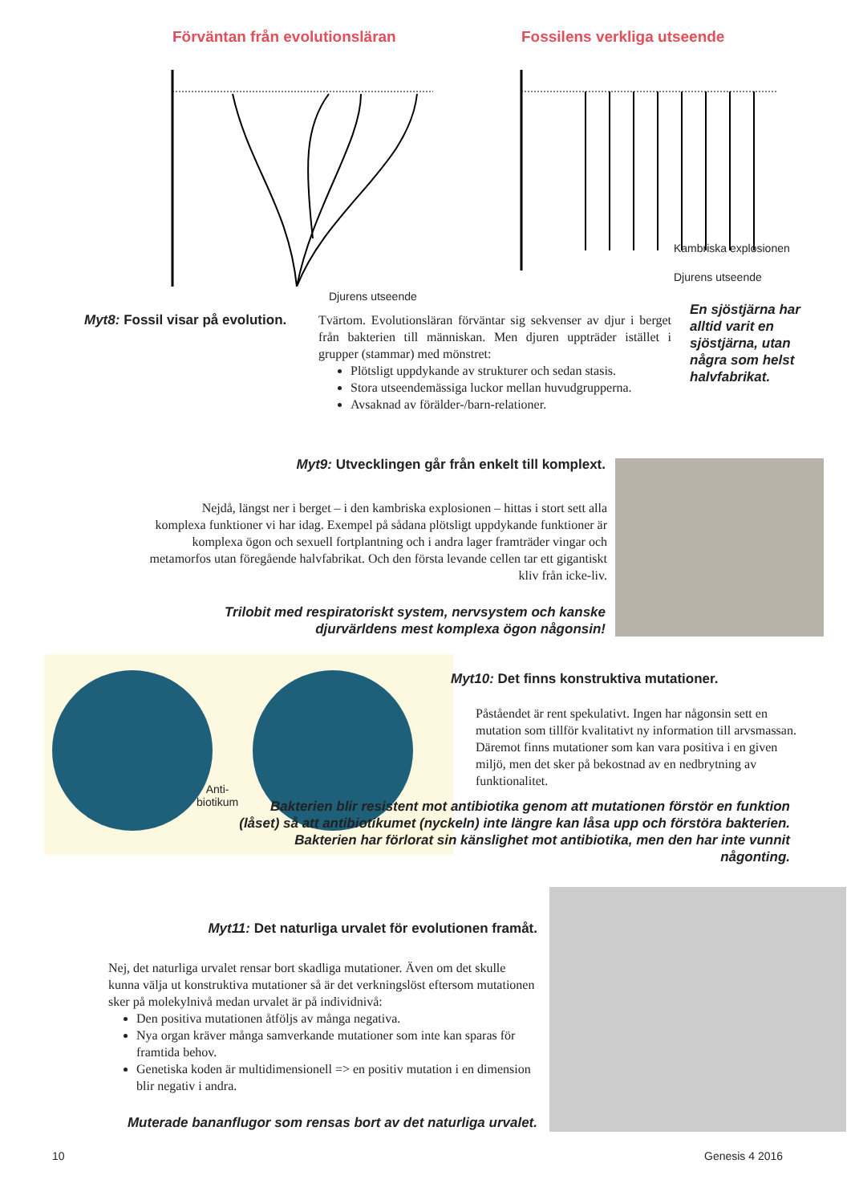Förväntan från evolutionsläran
Djurens utseende
Fossilens verkliga utseende
Kambriska explosionen
Djurens utseende
Myt8: Fossil visar på evolution.
Tvärtom. Evolutionsläran förväntar sig sekvenser av djur i berget från bakterien till människan. Men djuren uppträder istället i grupper (stammar) med mönstret:
Plötsligt uppdykande av strukturer och sedan stasis.
Stora utseendemässiga luckor mellan huvudgrupperna.
Avsaknad av förälder-/barn-relationer.
En sjöstjärna har alltid varit en sjöstjärna, utan några som helst halvfabrikat.
Myt9: Utvecklingen går från enkelt till komplext.
Nejdå, längst ner i berget – i den kambriska explosionen – hittas i stort sett alla komplexa funktioner vi har idag. Exempel på sådana plötsligt uppdykande funktioner är komplexa ögon och sexuell fortplantning och i andra lager framträder vingar och metamorfos utan föregående halvfabrikat. Och den första levande cellen tar ett gigantiskt kliv från icke-liv.
Trilobit med respiratoriskt system, nervsystem och kanske djurvärldens mest komplexa ögon någonsin!
Anti-
biotikum
Myt10: Det finns konstruktiva mutationer.
Påståendet är rent spekulativt. Ingen har någonsin sett en mutation som tillför kvalitativt ny information till arvsmassan. Däremot finns mutationer som kan vara positiva i en given miljö, men det sker på bekostnad av en nedbrytning av funktionalitet.
Bakterien blir resistent mot antibiotika genom att mutationen förstör en funktion (låset) så att antibiotikumet (nyckeln) inte längre kan låsa upp och förstöra bakterien. Bakterien har förlorat sin känslighet mot antibiotika, men den har inte vunnit någonting.
Myt11: Det naturliga urvalet för evolutionen framåt.
Nej, det naturliga urvalet rensar bort skadliga mutationer. Även om det skulle kunna välja ut konstruktiva mutationer så är det verkningslöst eftersom mutationen sker på molekylnivå medan urvalet är på individnivå:
Den positiva mutationen åtföljs av många negativa.
Nya organ kräver många samverkande mutationer som inte kan sparas för framtida behov.
Genetiska koden är multidimensionell => en positiv mutation i en dimension blir negativ i andra.
Muterade bananflugor som rensas bort av det naturliga urvalet.
10 Genesis 4 2016